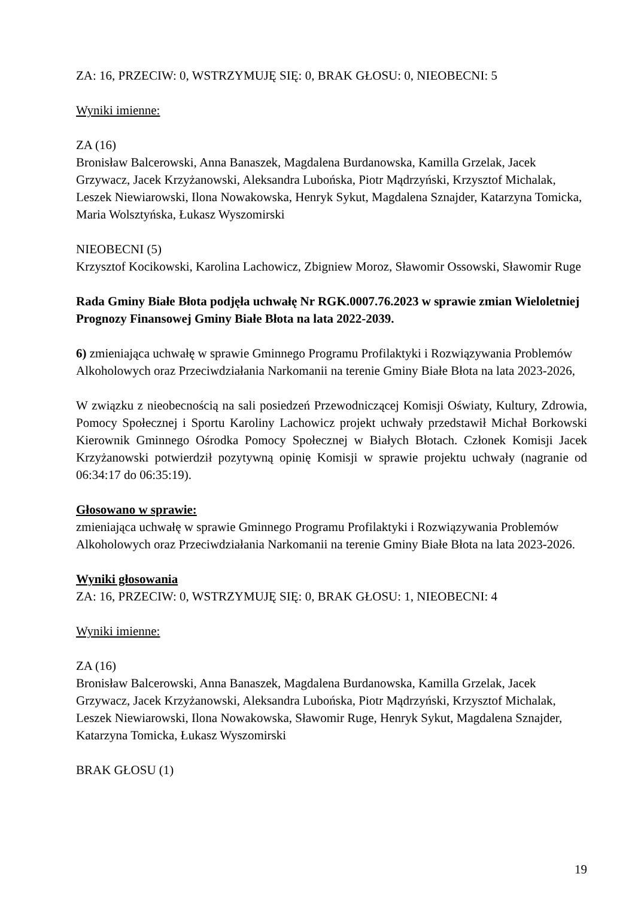ZA: 16, PRZECIW: 0, WSTRZYMUJĘ SIĘ: 0, BRAK GŁOSU: 0, NIEOBECNI: 5
Wyniki imienne:
ZA (16)
Bronisław Balcerowski, Anna Banaszek, Magdalena Burdanowska, Kamilla Grzelak, Jacek Grzywacz, Jacek Krzyżanowski, Aleksandra Lubońska, Piotr Mądrzyński, Krzysztof Michalak, Leszek Niewiarowski, Ilona Nowakowska, Henryk Sykut, Magdalena Sznajder, Katarzyna Tomicka, Maria Wolsztyńska, Łukasz Wyszomirski
NIEOBECNI (5)
Krzysztof Kocikowski, Karolina Lachowicz, Zbigniew Moroz, Sławomir Ossowski, Sławomir Ruge
Rada Gminy Białe Błota podjęła uchwałę Nr RGK.0007.76.2023 w sprawie zmian Wieloletniej Prognozy Finansowej Gminy Białe Błota na lata 2022-2039.
6) zmieniająca uchwałę w sprawie Gminnego Programu Profilaktyki i Rozwiązywania Problemów Alkoholowych oraz Przeciwdziałania Narkomanii na terenie Gminy Białe Błota na lata 2023-2026,
W związku z nieobecnością na sali posiedzeń Przewodniczącej Komisji Oświaty, Kultury, Zdrowia, Pomocy Społecznej i Sportu Karoliny Lachowicz projekt uchwały przedstawił Michał Borkowski Kierownik Gminnego Ośrodka Pomocy Społecznej w Białych Błotach. Członek Komisji Jacek Krzyżanowski potwierdził pozytywną opinię Komisji w sprawie projektu uchwały (nagranie od 06:34:17 do 06:35:19).
Głosowano w sprawie:
zmieniająca uchwałę w sprawie Gminnego Programu Profilaktyki i Rozwiązywania Problemów Alkoholowych oraz Przeciwdziałania Narkomanii na terenie Gminy Białe Błota na lata 2023-2026.
Wyniki głosowania
ZA: 16, PRZECIW: 0, WSTRZYMUJĘ SIĘ: 0, BRAK GŁOSU: 1, NIEOBECNI: 4
Wyniki imienne:
ZA (16)
Bronisław Balcerowski, Anna Banaszek, Magdalena Burdanowska, Kamilla Grzelak, Jacek Grzywacz, Jacek Krzyżanowski, Aleksandra Lubońska, Piotr Mądrzyński, Krzysztof Michalak, Leszek Niewiarowski, Ilona Nowakowska, Sławomir Ruge, Henryk Sykut, Magdalena Sznajder, Katarzyna Tomicka, Łukasz Wyszomirski
BRAK GŁOSU (1)
19